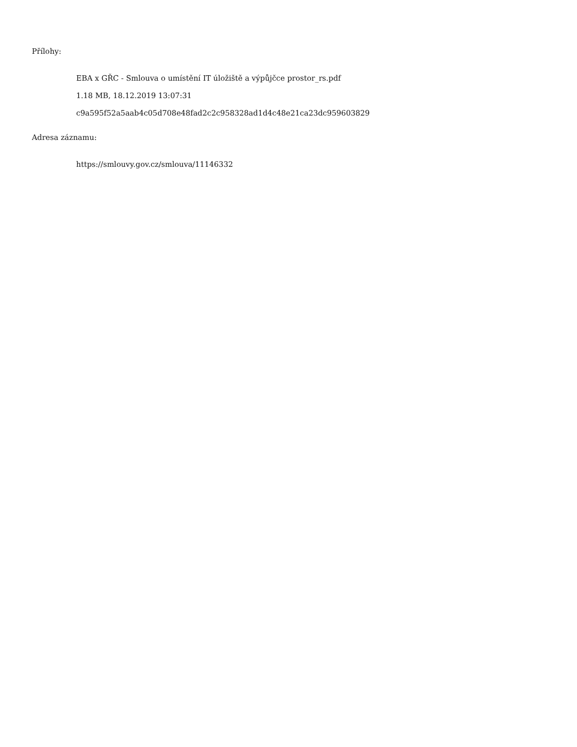Přílohy:
EBA x GŘC - Smlouva o umístění IT úložiště a výpůjčce prostor_rs.pdf
1.18 MB, 18.12.2019 13:07:31
c9a595f52a5aab4c05d708e48fad2c2c958328ad1d4c48e21ca23dc959603829
Adresa záznamu:
https://smlouvy.gov.cz/smlouva/11146332